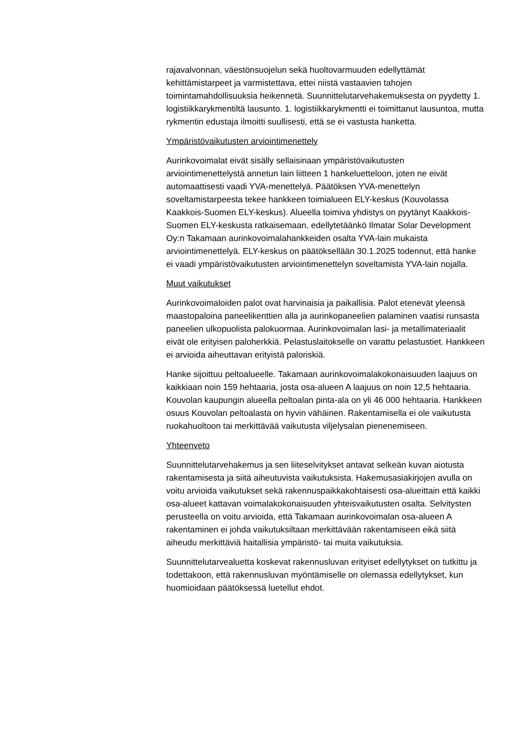rajavalvonnan, väestönsuojelun sekä huoltovarmuuden edellyttämät kehittämistarpeet ja varmistettava, ettei niistä vastaavien tahojen toimintamahdollisuuksia heikennetä. Suunnittelutarvehakemuksesta on pyydetty 1. logistiikkarykmentiltä lausunto. 1. logistiikkarykmentti ei toimittanut lausuntoa, mutta rykmentin edustaja ilmoitti suullisesti, että se ei vastusta hanketta.
Ympäristövaikutusten arviointimenettely
Aurinkovoimalat eivät sisälly sellaisinaan ympäristövaikutusten arviointimenettelystä annetun lain liitteen 1 hankeluetteloon, joten ne eivät automaattisesti vaadi YVA-menettelyä. Päätöksen YVA-menettelyn soveltamistarpeesta tekee hankkeen toimialueen ELY-keskus (Kouvolassa Kaakkois-Suomen ELY-keskus). Alueella toimiva yhdistys on pyytänyt Kaakkois-Suomen ELY-keskusta ratkaisemaan, edellytetäänkö Ilmatar Solar Development Oy:n Takamaan aurinkovoimalahankkeiden osalta YVA-lain mukaista arviointimenettelyä. ELY-keskus on päätöksellään 30.1.2025 todennut, että hanke ei vaadi ympäristövaikutusten arviointimenettelyn soveltamista YVA-lain nojalla.
Muut vaikutukset
Aurinkovoimaloiden palot ovat harvinaisia ja paikallisia. Palot etenevät yleensä maastopaloina paneelikenttien alla ja aurinkopaneelien palaminen vaatisi runsasta paneelien ulkopuolista palokuormaa. Aurinkovoimalan lasi- ja metallimateriaalit eivät ole erityisen paloherkkiä. Pelastuslaitokselle on varattu pelastustiet. Hankkeen ei arvioida aiheuttavan erityistä paloriskiä.
Hanke sijoittuu peltoalueelle. Takamaan aurinkovoimalakokonaisuuden laajuus on kaikkiaan noin 159 hehtaaria, josta osa-alueen A laajuus on noin 12,5 hehtaaria. Kouvolan kaupungin alueella peltoalan pinta-ala on yli 46 000 hehtaaria. Hankkeen osuus Kouvolan peltoalasta on hyvin vähäinen. Rakentamisella ei ole vaikutusta ruokahuoltoon tai merkittävää vaikutusta viljelysalan pienenemiseen.
Yhteenveto
Suunnittelutarvehakemus ja sen liiteselvitykset antavat selkeän kuvan aiotusta rakentamisesta ja siitä aiheutuvista vaikutuksista. Hakemusasiakirjojen avulla on voitu arvioida vaikutukset sekä rakennuspaikkakohtaisesti osa-alueittain että kaikki osa-alueet kattavan voimalakokonaisuuden yhteisvaikutusten osalta. Selvitysten perusteella on voitu arvioida, että Takamaan aurinkovoimalan osa-alueen A rakentaminen ei johda vaikutuksiltaan merkittävään rakentamiseen eikä siitä aiheudu merkittäviä haitallisia ympäristö- tai muita vaikutuksia.
Suunnittelutarvealuetta koskevat rakennusluvan erityiset edellytykset on tutkittu ja todettakoon, että rakennusluvan myöntämiselle on olemassa edellytykset, kun huomioidaan päätöksessä luetellut ehdot.